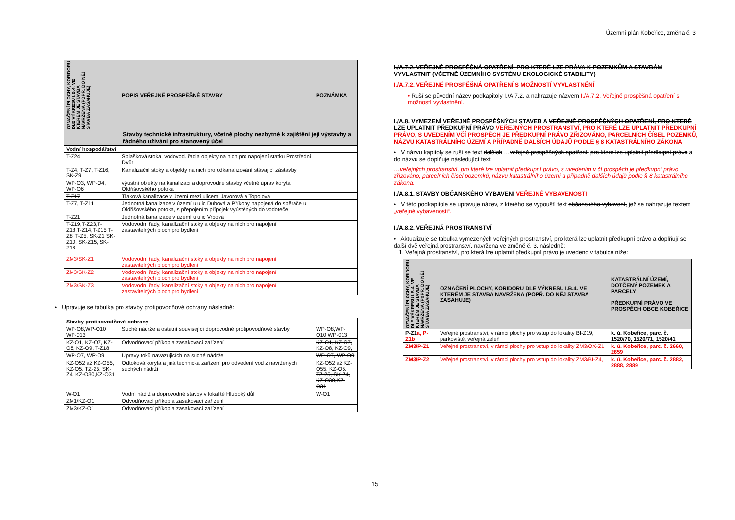Územní plán Kobeřice, změna č. 3
| OZNAČENÍ PLOCHY, KORIDORU DLE VÝKRESU I.B.4. VE KTERÉM JE STAVBA NAVRŽENA (POPŘ. DO NĚJ STAVBA ZASAHUJE) | POPIS VEŘEJNĚ PROSPĚŠNÉ STAVBY | POZNÁMKA |
| --- | --- | --- |
| Stavby technické infrastruktury, včetně plochy nezbytné k zajištění její výstavby a řádného užívání pro stanovený účel | | |
| Vodní hospodářství | | |
| T-Z24 | Splašková stoka, vodovod. řad a objekty na nich pro napojení statku Prostřední Dvůr | |
| T-Z4 , T-Z7, T-Z16, SK-Z9 | Kanalizační stoky a objekty na nich pro odkanalizování stávající zástavby | |
| WP-O3, WP-O4, WP-O6 | výustní objekty na kanalizaci a doprovodné stavby včetně úprav koryta Oldřišovského potoka | |
| T-Z17 | Tlaková kanalizace v území mezi ulicemi Javorová a Topolová | |
| T-Z7, T-Z11 | Jednotná kanalizace v území u ulic Dubová a Příkopy napojená do sběrače u Oldřišovského potoka, s přepojením přípojek vyústěných do vodoteče | |
| T-Z21 | Jednotná kanalizace v území u ulic Vrbová | |
| T-Z19, T-Z23, T-Z18,T-Z14,T-Z15 T-Z8, T-Z5, SK-Z1 SK-Z10, SK-Z15, SK-Z16 | Vodovodní řady, kanalizační stoky a objekty na nich pro napojení zastavitelných ploch pro bydlení | |
| ZM3/SK-Z1 | Vodovodní řady, kanalizační stoky a objekty na nich pro napojení zastavitelných ploch pro bydlení | |
| ZM3/SK-Z2 | Vodovodní řady, kanalizační stoky a objekty na nich pro napojení zastavitelných ploch pro bydlení | |
| ZM3/SK-Z3 | Vodovodní řady, kanalizační stoky a objekty na nich pro napojení zastavitelných ploch pro bydlení | |
• Upravuje se tabulka pro stavby protipovodňové ochrany následně:
| Stavby protipovodňové ochrany | | |
| WP-O8,WP-O10 WP-013 | Suché nádrže a ostatní související doprovodné protipovodňové stavby | WP-O8,WP-O10 WP-013 |
| KZ-O1, KZ-O7, KZ-O8, KZ-O9, T-Z18 | Odvodňovací příkop a zasakovací zařízení | KZ-O1, KZ-O7, KZ-O8, KZ-O9, |
| WP-O7, WP-O9 | Úpravy toků navazujících na suché nádrže | WP-O7, WP-O9 |
| KZ-O52 až KZ-O55, KZ-O5, TZ-25, SK-Z4, KZ-O30,KZ-O31 | Odtoková koryta a jiná technická zařízení pro odvedení vod z navržených suchých nádrží | KZ-O52 až KZ-O55, KZ-O5, TZ-25, SK-Z4, KZ-O30,KZ-O31 |
| W-O1 | Vodní nádrž a doprovodné stavby v lokalitě Hluboký důl | W-O1 |
| ZM1/KZ-O1 | Odvodňovací příkop a zasakovací zařízení | |
| ZM3/KZ-O1 | Odvodňovací příkop a zasakovací zařízení | |
I./A.7.2. VEŘEJNĚ PROSPĚŠNÁ OPATŘENÍ, PRO KTERÉ LZE PRÁVA K POZEMKŮM A STAVBÁM VYVLASTNIT (VČETNĚ ÚZEMNÍHO SYSTÉMU EKOLOGICKÉ STABILITY)
I./A.7.2. VEŘEJNĚ PROSPĚŠNÁ OPATŘENÍ S MOŽNOSTÍ VYVLASTNĚNÍ
• Ruší se původní název podkapitoly I./A.7.2. a nahrazuje názvem I./A.7.2. Veřejně prospěšná opatření s možností vyvlastnění.
I./A.8. VYMEZENÍ VEŘEJNĚ PROSPĚŠNÝCH STAVEB A VEŘEJNĚ PROSPĚŠNÝCH OPATŘENÍ, PRO KTERÉ LZE UPLATNIT PŘEDKUPNÍ PRÁVO VEŘEJNÝCH PROSTRANSTVÍ, PRO KTERÉ LZE UPLATNIT PŘEDKUPNÍ PRÁVO, S UVEDENÍM VČÍ PROSPĚCH JE PŘEDKUPNÍ PRÁVO ZŘIZOVÁNO, PARCELNÍCH ČÍSEL POZEMKŮ, NÁZVU KATASTRÁLNÍHO ÚZEMÍ A PŘÍPADNĚ DALŠÍCH ÚDAJŮ PODLE § 8 KATASTRÁLNÍHO ZÁKONA
• V názvu kapitoly se ruší se text dalších …veřejně prospěšných opatření, pro které lze uplatnit předkupní právo a do názvu se doplňuje následující text:
…veřejných prostranství, pro které lze uplatnit předkupní právo, s uvedením v čí prospěch je předkupní právo zřizováno, parcelních čísel pozemků, názvu katastrálního území a případně dalších údajů podle § 8 katastrálního zákona.
I./A.8.1. STAVBY OBČANSKÉHO VYBAVENÍ VEŘEJNÉ VYBAVENOSTI
• V této podkapitole se upravuje název, z kterého se vypouští text občanského vybavení, jež se nahrazuje textem „veřejné vybavenosti“.
I./A.8.2. VEŘEJNÁ PROSTRANSTVÍ
• Aktualizuje se tabulka vymezených veřejných prostranství, pro která lze uplatnit předkupní právo a doplňují se další dvě veřejná prostranství, navržena ve změně č. 3, následně:
1. Veřejná prostranství, pro která lze uplatnit předkupní právo je uvedeno v tabulce níže:
| OZNAČENÍ PLOCHY, KORIDORU DLE VÝKRESU I.B.4. VE KTERÉM JE STAVBA NAVRŽENA (POPŘ. DO NĚJ STAVBA ZASAHUJE) | OZNAČENÍ PLOCHY, KORIDORU DLE VÝKRESU I.B.4. VE KTERÉM JE STAVBA NAVRŽENA (POPŘ. DO NĚJ STAVBA ZASAHUJE) | KATASTRÁLNÍ ÚZEMÍ, DOTČENÝ POZEMEK A PARCELY PŘEDKUPNÍ PRÁVO VE PROSPĚCH OBCE KOBEŘICE |
| --- | --- | --- |
| P-Z1 a, P-Z1b | Veřejné prostranství, v rámci plochy pro vstup do lokality BI-Z19, parkoviště, veřejná zeleň | k. ú. Kobeřice, parc. č. 1520/70, 1520/71, 1520/41 |
| ZM3/P-Z1 | Veřejné prostranství, v rámci plochy pro vstup do lokality ZM3/OX-Z1 | k. ú. Kobeřice, parc. č. 2660, 2659 |
| ZM3/P-Z2 | Veřejné prostranství, v rámci plochy pro vstup do lokality ZM3/BI-Z4, | k. ú. Kobeřice, parc. č. 2882, 2888, 2889 |
15